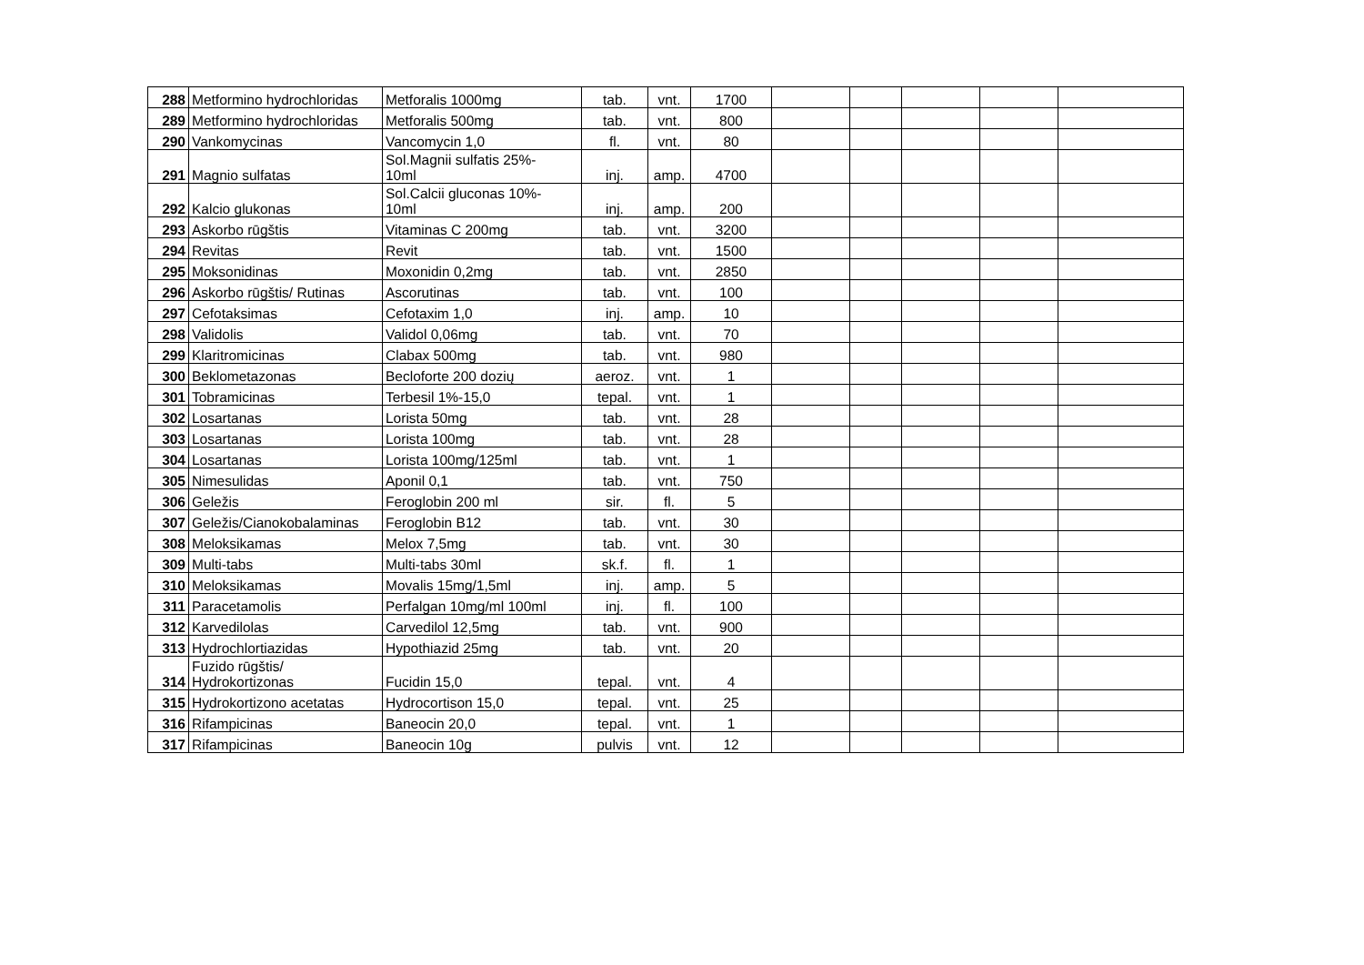| 288 | Metformino hydrochloridas | Metforalis 1000mg | tab. | vnt. | 1700 | | | | | |
| 289 | Metformino hydrochloridas | Metforalis 500mg | tab. | vnt. | 800 | | | | | |
| 290 | Vankomycinas | Vancomycin 1,0 | fl. | vnt. | 80 | | | | | |
| 291 | Magnio sulfatas | Sol.Magnii sulfatis 25%- 10ml | inj. | amp. | 4700 | | | | | |
| 292 | Kalcio glukonas | Sol.Calcii gluconas 10%- 10ml | inj. | amp. | 200 | | | | | |
| 293 | Askorbo rūgštis | Vitaminas C 200mg | tab. | vnt. | 3200 | | | | | |
| 294 | Revitas | Revit | tab. | vnt. | 1500 | | | | | |
| 295 | Moksonidinas | Moxonidin 0,2mg | tab. | vnt. | 2850 | | | | | |
| 296 | Askorbo rūgštis/ Rutinas | Ascorutinas | tab. | vnt. | 100 | | | | | |
| 297 | Cefotaksimas | Cefotaxim 1,0 | inj. | amp. | 10 | | | | | |
| 298 | Validolis | Validol 0,06mg | tab. | vnt. | 70 | | | | | |
| 299 | Klaritromicinas | Clabax 500mg | tab. | vnt. | 980 | | | | | |
| 300 | Beklometazonas | Becloforte 200 dozių | aeroz. | vnt. | 1 | | | | | |
| 301 | Tobramicinas | Terbesil 1%-15,0 | tepal. | vnt. | 1 | | | | | |
| 302 | Losartanas | Lorista 50mg | tab. | vnt. | 28 | | | | | |
| 303 | Losartanas | Lorista 100mg | tab. | vnt. | 28 | | | | | |
| 304 | Losartanas | Lorista 100mg/125ml | tab. | vnt. | 1 | | | | | |
| 305 | Nimesulidas | Aponil 0,1 | tab. | vnt. | 750 | | | | | |
| 306 | Geležis | Feroglobin 200 ml | sir. | fl. | 5 | | | | | |
| 307 | Geležis/Cianokobalaminas | Feroglobin B12 | tab. | vnt. | 30 | | | | | |
| 308 | Meloksikamas | Melox 7,5mg | tab. | vnt. | 30 | | | | | |
| 309 | Multi-tabs | Multi-tabs 30ml | sk.f. | fl. | 1 | | | | | |
| 310 | Meloksikamas | Movalis 15mg/1,5ml | inj. | amp. | 5 | | | | | |
| 311 | Paracetamolis | Perfalgan 10mg/ml 100ml | inj. | fl. | 100 | | | | | |
| 312 | Karvedilolas | Carvedilol 12,5mg | tab. | vnt. | 900 | | | | | |
| 313 | Hydrochlortiazidas | Hypothiazid 25mg | tab. | vnt. | 20 | | | | | |
| 314 | Fuzido rūgštis/ Hydrokortizonas | Fucidin 15,0 | tepal. | vnt. | 4 | | | | | |
| 315 | Hydrokortizono acetatas | Hydrocortison 15,0 | tepal. | vnt. | 25 | | | | | |
| 316 | Rifampicinas | Baneocin 20,0 | tepal. | vnt. | 1 | | | | | |
| 317 | Rifampicinas | Baneocin 10g | pulvis | vnt. | 12 | | | | | |